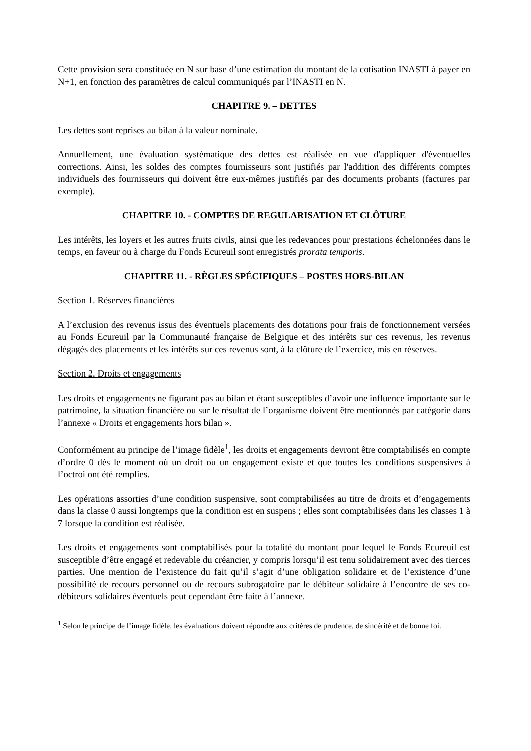Cette provision sera constituée en N sur base d’une estimation du montant de la cotisation INASTI à payer en N+1, en fonction des paramètres de calcul communiqués par l’INASTI en N.
CHAPITRE 9. – DETTES
Les dettes sont reprises au bilan à la valeur nominale.
Annuellement, une évaluation systématique des dettes est réalisée en vue d'appliquer d'éventuelles corrections. Ainsi, les soldes des comptes fournisseurs sont justifiés par l'addition des différents comptes individuels des fournisseurs qui doivent être eux-mêmes justifiés par des documents probants (factures par exemple).
CHAPITRE 10. - COMPTES DE REGULARISATION ET CLÔTURE
Les intérêts, les loyers et les autres fruits civils, ainsi que les redevances pour prestations échelonnées dans le temps, en faveur ou à charge du Fonds Ecureuil sont enregistrés prorata temporis.
CHAPITRE 11. - RÈGLES SPÉCIFIQUES – POSTES HORS-BILAN
Section 1. Réserves financières
A l’exclusion des revenus issus des éventuels placements des dotations pour frais de fonctionnement versées au Fonds Ecureuil par la Communauté française de Belgique et des intérêts sur ces revenus, les revenus dégagés des placements et les intérêts sur ces revenus sont, à la clôture de l’exercice, mis en réserves.
Section 2. Droits et engagements
Les droits et engagements ne figurant pas au bilan et étant susceptibles d’avoir une influence importante sur le patrimoine, la situation financière ou sur le résultat de l’organisme doivent être mentionnés par catégorie dans l’annexe « Droits et engagements hors bilan ».
Conformément au principe de l’image fidèle<sup>1</sup>, les droits et engagements devront être comptabilisés en compte d’ordre 0 dès le moment où un droit ou un engagement existe et que toutes les conditions suspensives à l’octroi ont été remplies.
Les opérations assorties d’une condition suspensive, sont comptabilisées au titre de droits et d’engagements dans la classe 0 aussi longtemps que la condition est en suspens ; elles sont comptabilisées dans les classes 1 à 7 lorsque la condition est réalisée.
Les droits et engagements sont comptabilisés pour la totalité du montant pour lequel le Fonds Ecureuil est susceptible d’être engagé et redevable du créancier, y compris lorsqu’il est tenu solidairement avec des tierces parties. Une mention de l’existence du fait qu’il s’agit d’une obligation solidaire et de l’existence d’une possibilité de recours personnel ou de recours subrogatoire par le débiteur solidaire à l’encontre de ses co-débiteurs solidaires éventuels peut cependant être faite à l’annexe.
<sup>1</sup> Selon le principe de l’image fidèle, les évaluations doivent répondre aux critères de prudence, de sincérité et de bonne foi.